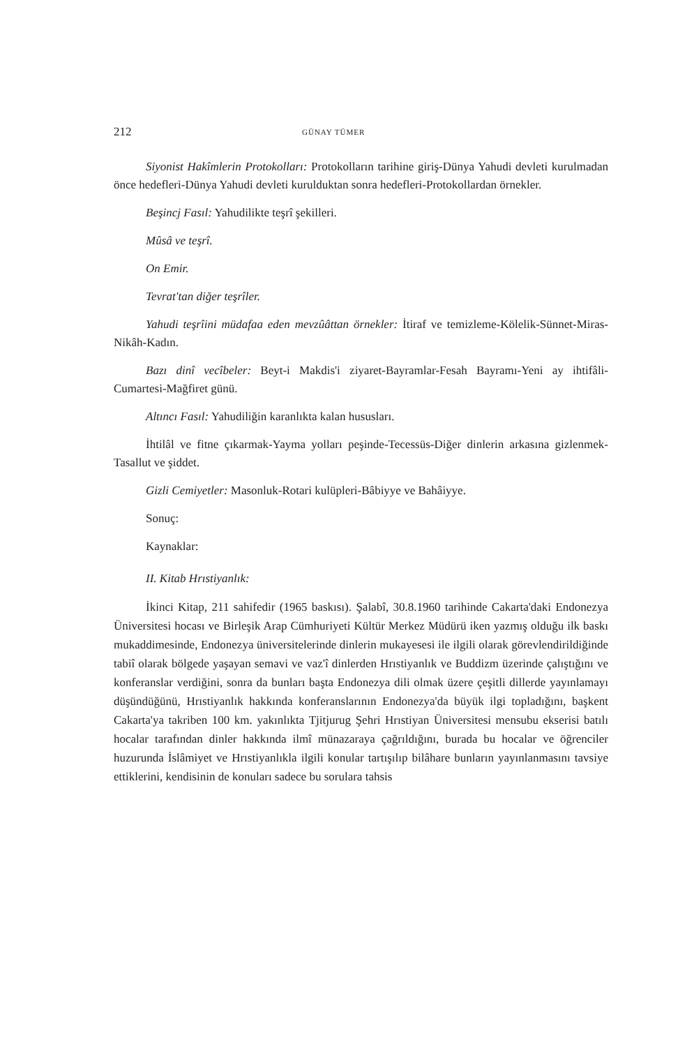212 GÜNAY TÜMER
Siyonist Hakîmlerin Protokolları: Protokolların tarihine giriş-Dünya Yahudi devleti kurulmadan önce hedefleri-Dünya Yahudi devleti kurulduktan sonra hedefleri-Protokollardan örnekler.
Beşincj Fasıl: Yahudilikte teşrî şekilleri.
Mûsâ ve teşrî.
On Emir.
Tevrat'tan diğer teşrîler.
Yahudi teşrîini müdafaa eden mevzûâttan örnekler: İtiraf ve temizleme-Kölelik-Sünnet-Miras-Nikâh-Kadın.
Bazı dinî vecîbeler: Beyt-i Makdis'i ziyaret-Bayramlar-Fesah Bayramı-Yeni ay ihtifâli-Cumartesi-Mağfiret günü.
Altıncı Fasıl: Yahudiliğin karanlıkta kalan hususları.
İhtilâl ve fitne çıkarmak-Yayma yolları peşinde-Tecessüs-Diğer dinlerin arkasına gizlenmek-Tasallut ve şiddet.
Gizli Cemiyetler: Masonluk-Rotari kulüpleri-Bâbiyye ve Bahâiyye.
Sonuç:
Kaynaklar:
II. Kitab Hrıstiyanlık:
İkinci Kitap, 211 sahifedir (1965 baskısı). Şalabî, 30.8.1960 tarihinde Cakarta'daki Endonezya Üniversitesi hocası ve Birleşik Arap Cümhuriyeti Kültür Merkez Müdürü iken yazmış olduğu ilk baskı mukaddimesinde, Endonezya üniversitelerinde dinlerin mukayesesi ile ilgili olarak görevlendirildiğinde tabiî olarak bölgede yaşayan semavi ve vaz'î dinlerden Hrıstiyanlık ve Buddizm üzerinde çalıştığını ve konferanslar verdiğini, sonra da bunları başta Endonezya dili olmak üzere çeşitli dillerde yayınlamayı düşündüğünü, Hrıstiyanlık hakkında konferanslarının Endonezya'da büyük ilgi topladığını, başkent Cakarta'ya takriben 100 km. yakınlıkta Tjitjurug Şehri Hrıstiyan Üniversitesi mensubu ekserisi batılı hocalar tarafından dinler hakkında ilmî münazaraya çağrıldığını, burada bu hocalar ve öğrenciler huzurunda İslâmiyet ve Hrıstiyanlıkla ilgili konular tartışılıp bilâhare bunların yayınlanmasını tavsiye ettiklerini, kendisinin de konuları sadece bu sorulara tahsis